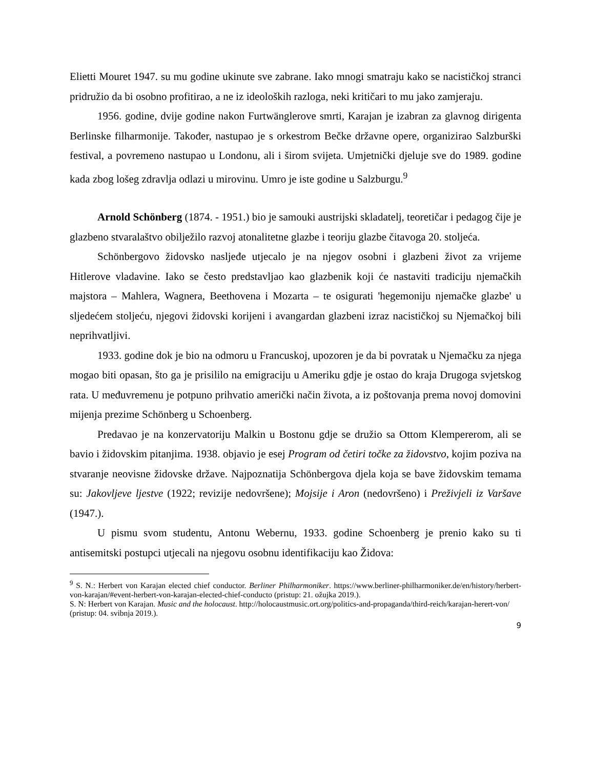Elietti Mouret 1947. su mu godine ukinute sve zabrane. Iako mnogi smatraju kako se nacističkoj stranci pridružio da bi osobno profitirao, a ne iz ideoloških razloga, neki kritičari to mu jako zamjeraju.
1956. godine, dvije godine nakon Furtwänglerove smrti, Karajan je izabran za glavnog dirigenta Berlinske filharmonije. Također, nastupao je s orkestrom Bečke državne opere, organizirao Salzburški festival, a povremeno nastupao u Londonu, ali i širom svijeta. Umjetnički djeluje sve do 1989. godine kada zbog lošeg zdravlja odlazi u mirovinu. Umro je iste godine u Salzburgu.<sup>9</sup>
Arnold Schönberg (1874. - 1951.) bio je samouki austrijski skladatelj, teoretičar i pedagog čije je glazbeno stvaralaštvo obilježilo razvoj atonalitetne glazbe i teoriju glazbe čitavoga 20. stoljeća.
Schönbergovo židovsko nasljeđe utjecalo je na njegov osobni i glazbeni život za vrijeme Hitlerove vladavine. Iako se često predstavljao kao glazbenik koji će nastaviti tradiciju njemačkih majstora – Mahlera, Wagnera, Beethovena i Mozarta – te osigurati 'hegemoniju njemačke glazbe' u sljedećem stoljeću, njegovi židovski korijeni i avangardan glazbeni izraz nacističkoj su Njemačkoj bili neprihvatljivi.
1933. godine dok je bio na odmoru u Francuskoj, upozoren je da bi povratak u Njemačku za njega mogao biti opasan, što ga je prisililo na emigraciju u Ameriku gdje je ostao do kraja Drugoga svjetskog rata. U međuvremenu je potpuno prihvatio američki način života, a iz poštovanja prema novoj domovini mijenja prezime Schönberg u Schoenberg.
Predavao je na konzervatoriju Malkin u Bostonu gdje se družio sa Ottom Klempererom, ali se bavio i židovskim pitanjima. 1938. objavio je esej Program od četiri točke za židovstvo, kojim poziva na stvaranje neovisne židovske države. Najpoznatija Schönbergova djela koja se bave židovskim temama su: Jakovljeve ljestve (1922; revizije nedovršene); Mojsije i Aron (nedovršeno) i Preživjeli iz Varšave (1947.).
U pismu svom studentu, Antonu Webernu, 1933. godine Schoenberg je prenio kako su ti antisemitski postupci utjecali na njegovu osobnu identifikaciju kao Židova:
<sup>9</sup> S. N.: Herbert von Karajan elected chief conductor. Berliner Philharmoniker. https://www.berliner-philharmoniker.de/en/history/herbert-von-karajan/#event-herbert-von-karajan-elected-chief-conducto (pristup: 21. ožujka 2019.).
S. N: Herbert von Karajan. Music and the holocaust. http://holocaustmusic.ort.org/politics-and-propaganda/third-reich/karajan-herert-von/ (pristup: 04. svibnja 2019.).
9